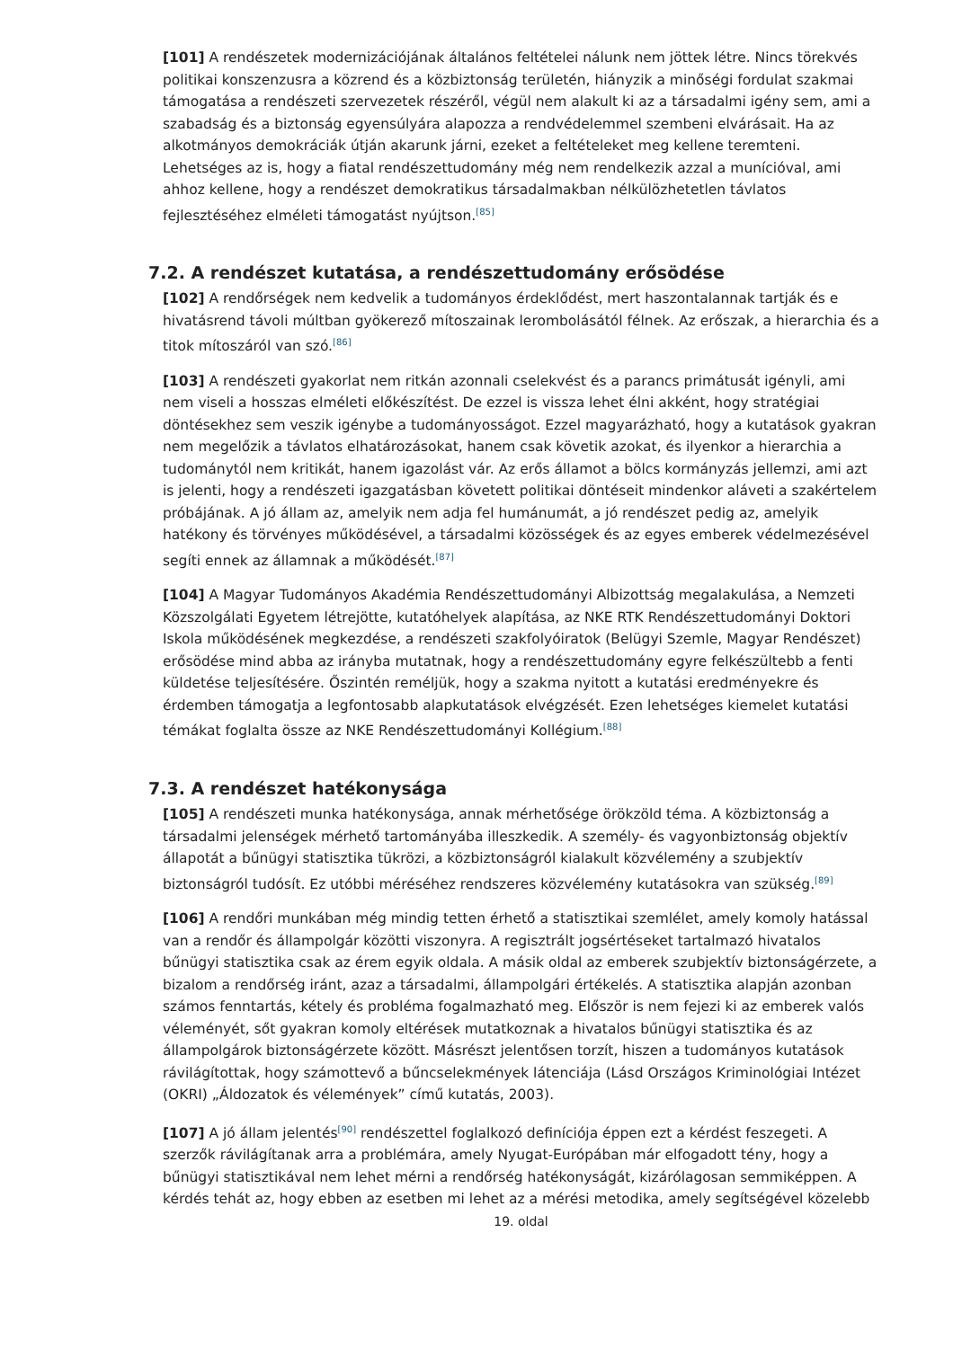[101] A rendészetek modernizációjának általános feltételei nálunk nem jöttek létre. Nincs törekvés politikai konszenzusra a közrend és a közbiztonság területén, hiányzik a minőségi fordulat szakmai támogatása a rendészeti szervezetek részéről, végül nem alakult ki az a társadalmi igény sem, ami a szabadság és a biztonság egyensúlyára alapozza a rendvédelemmel szembeni elvárásait. Ha az alkotmányos demokráciák útján akarunk járni, ezeket a feltételeket meg kellene teremteni. Lehetséges az is, hogy a fiatal rendészettudomány még nem rendelkezik azzal a munícióval, ami ahhoz kellene, hogy a rendészet demokratikus társadalmakban nélkülözhetetlen távlatos fejlesztéséhez elméleti támogatást nyújtson.<sup>[85]</sup>
7.2. A rendészet kutatása, a rendészettudomány erősödése
[102] A rendőrségek nem kedvelik a tudományos érdeklődést, mert haszontalannak tartják és e hivatásrend távoli múltban gyökerező mítoszainak lerombolásától félnek. Az erőszak, a hierarchia és a titok mítoszáról van szó.<sup>[86]</sup>
[103] A rendészeti gyakorlat nem ritkán azonnali cselekvést és a parancs primátusát igényli, ami nem viseli a hosszas elméleti előkészítést. De ezzel is vissza lehet élni akként, hogy stratégiai döntésekhez sem veszik igénybe a tudományosságot. Ezzel magyarázható, hogy a kutatások gyakran nem megelőzik a távlatos elhatározásokat, hanem csak követik azokat, és ilyenkor a hierarchia a tudománytól nem kritikát, hanem igazolást vár. Az erős államot a bölcs kormányzás jellemzi, ami azt is jelenti, hogy a rendészeti igazgatásban követett politikai döntéseit mindenkor aláveti a szakértelem próbájának. A jó állam az, amelyik nem adja fel humánumát, a jó rendészet pedig az, amelyik hatékony és törvényes működésével, a társadalmi közösségek és az egyes emberek védelmezésével segíti ennek az államnak a működését.<sup>[87]</sup>
[104] A Magyar Tudományos Akadémia Rendészettudományi Albizottság megalakulása, a Nemzeti Közszolgálati Egyetem létrejötte, kutatóhelyek alapítása, az NKE RTK Rendészettudományi Doktori Iskola működésének megkezdése, a rendészeti szakfolyóiratok (Belügyi Szemle, Magyar Rendészet) erősödése mind abba az irányba mutatnak, hogy a rendészettudomány egyre felkészültebb a fenti küldetése teljesítésére. Őszintén reméljük, hogy a szakma nyitott a kutatási eredményekre és érdemben támogatja a legfontosabb alapkutatások elvégzését. Ezen lehetséges kiemelet kutatási témákat foglalta össze az NKE Rendészettudományi Kollégium.<sup>[88]</sup>
7.3. A rendészet hatékonysága
[105] A rendészeti munka hatékonysága, annak mérhetősége örökzöld téma. A közbiztonság a társadalmi jelenségek mérhető tartományába illeszkedik. A személy- és vagyonbiztonság objektív állapotát a bűnügyi statisztika tükrözi, a közbiztonságról kialakult közvélemény a szubjektív biztonságról tudósít. Ez utóbbi méréséhez rendszeres közvélemény kutatásokra van szükség.<sup>[89]</sup>
[106] A rendőri munkában még mindig tetten érhető a statisztikai szemlélet, amely komoly hatással van a rendőr és állampolgár közötti viszonyra. A regisztrált jogsértéseket tartalmazó hivatalos bűnügyi statisztika csak az érem egyik oldala. A másik oldal az emberek szubjektív biztonságérzete, a bizalom a rendőrség iránt, azaz a társadalmi, állampolgári értékelés. A statisztika alapján azonban számos fenntartás, kétely és probléma fogalmazható meg. Először is nem fejezi ki az emberek valós véleményét, sőt gyakran komoly eltérések mutatkoznak a hivatalos bűnügyi statisztika és az állampolgárok biztonságérzete között. Másrészt jelentősen torzít, hiszen a tudományos kutatások rávilágítottak, hogy számottevő a bűncselekmények látenciája (Lásd Országos Kriminológiai Intézet (OKRI) „Áldozatok és vélemények” című kutatás, 2003).
[107] A jó állam jelentés<sup>[90]</sup> rendészettel foglalkozó definíciója éppen ezt a kérdést feszegeti. A szerzők rávilágítanak arra a problémára, amely Nyugat-Európában már elfogadott tény, hogy a bűnügyi statisztikával nem lehet mérni a rendőrség hatékonyságát, kizárólagosan semmiképpen. A kérdés tehát az, hogy ebben az esetben mi lehet az a mérési metodika, amely segítségével közelebb
19. oldal